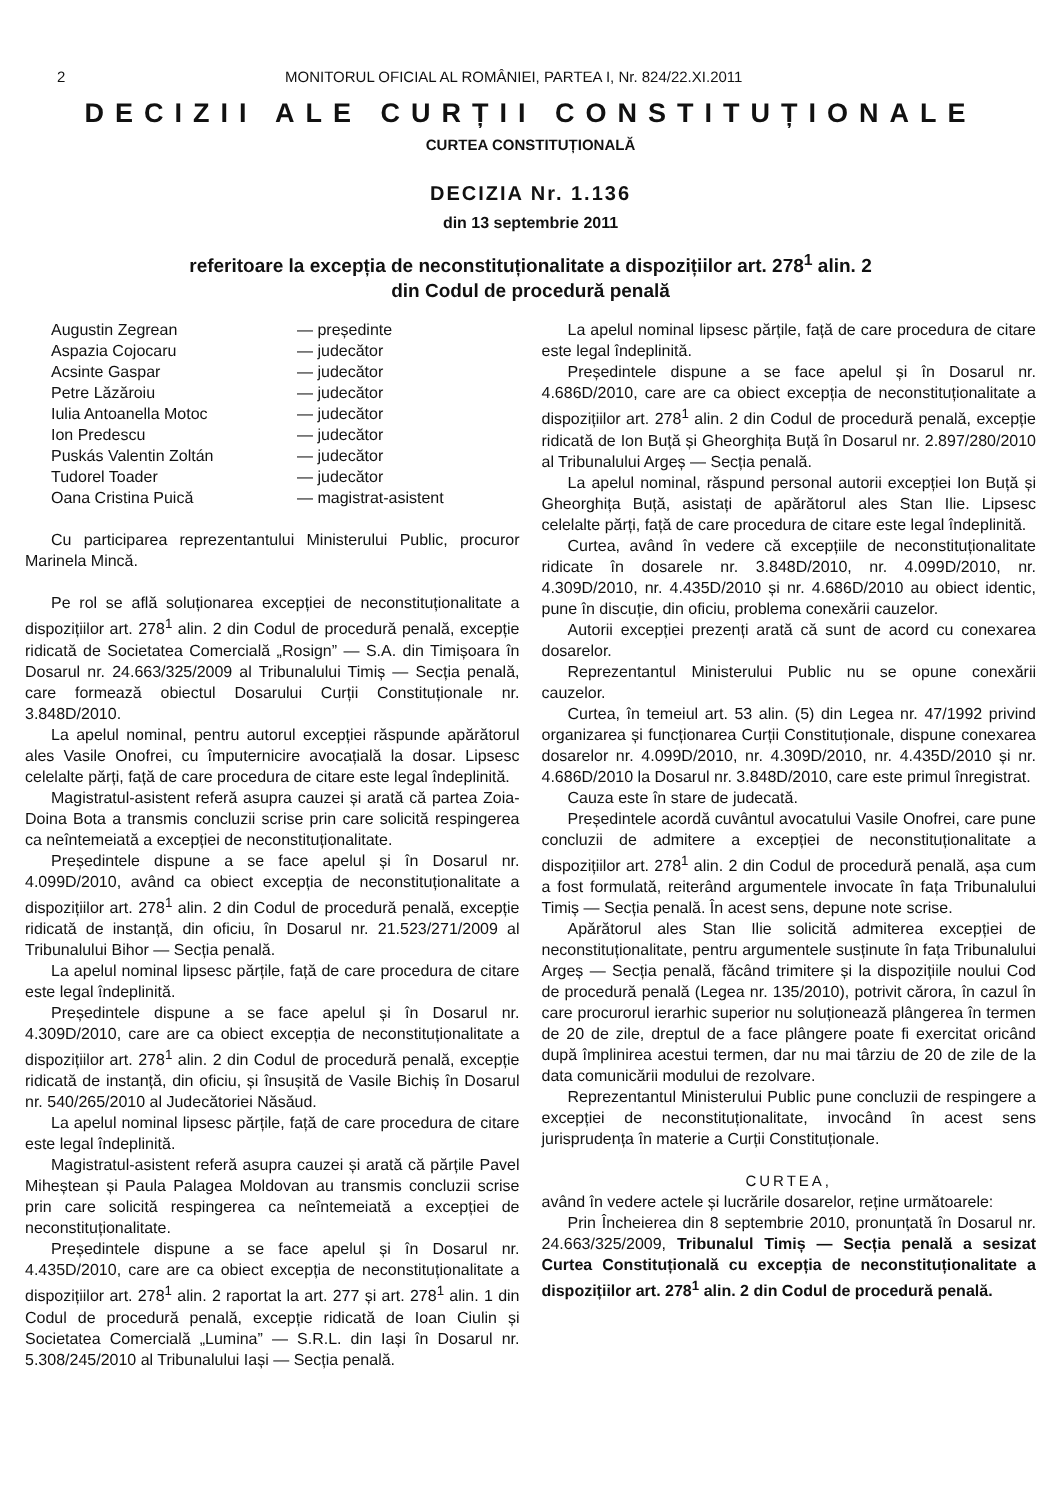2 MONITORUL OFICIAL AL ROMÂNIEI, PARTEA I, Nr. 824/22.XI.2011
DECIZII ALE CURȚII CONSTITUȚIONALE
CURTEA CONSTITUȚIONALĂ
DECIZIA Nr. 1.136
din 13 septembrie 2011
referitoare la excepția de neconstituționalitate a dispozițiilor art. 278<sup>1</sup> alin. 2
din Codul de procedură penală
Augustin Zegrean — președinte
Aspazia Cojocaru — judecător
Acsinte Gaspar — judecător
Petre Lăzăroiu — judecător
Iulia Antoanella Motoc — judecător
Ion Predescu — judecător
Puskás Valentin Zoltán — judecător
Tudorel Toader — judecător
Oana Cristina Puică — magistrat-asistent
Cu participarea reprezentantului Ministerului Public, procuror Marinela Mincă.
Pe rol se află soluționarea excepției de neconstituționalitate a dispozițiilor art. 278<sup>1</sup> alin. 2 din Codul de procedură penală, excepție ridicată de Societatea Comercială „Rosign” — S.A. din Timișoara în Dosarul nr. 24.663/325/2009 al Tribunalului Timiș — Secția penală, care formează obiectul Dosarului Curții Constituționale nr. 3.848D/2010.
La apelul nominal, pentru autorul excepției răspunde apărătorul ales Vasile Onofrei, cu împuternicire avocațială la dosar. Lipsesc celelalte părți, față de care procedura de citare este legal îndeplinită.
Magistratul-asistent referă asupra cauzei și arată că partea Zoia-Doina Bota a transmis concluzii scrise prin care solicită respingerea ca neîntemeiată a excepției de neconstituționalitate.
Președintele dispune a se face apelul și în Dosarul nr. 4.099D/2010, având ca obiect excepția de neconstituționalitate a dispozițiilor art. 278<sup>1</sup> alin. 2 din Codul de procedură penală, excepție ridicată de instanță, din oficiu, în Dosarul nr. 21.523/271/2009 al Tribunalului Bihor — Secția penală.
La apelul nominal lipsesc părțile, față de care procedura de citare este legal îndeplinită.
Președintele dispune a se face apelul și în Dosarul nr. 4.309D/2010, care are ca obiect excepția de neconstituționalitate a dispozițiilor art. 278<sup>1</sup> alin. 2 din Codul de procedură penală, excepție ridicată de instanță, din oficiu, și însușită de Vasile Bichiș în Dosarul nr. 540/265/2010 al Judecătoriei Năsăud.
La apelul nominal lipsesc părțile, față de care procedura de citare este legal îndeplinită.
Magistratul-asistent referă asupra cauzei și arată că părțile Pavel Miheștean și Paula Palagea Moldovan au transmis concluzii scrise prin care solicită respingerea ca neîntemeiată a excepției de neconstituționalitate.
Președintele dispune a se face apelul și în Dosarul nr. 4.435D/2010, care are ca obiect excepția de neconstituționalitate a dispozițiilor art. 278<sup>1</sup> alin. 2 raportat la art. 277 și art. 278<sup>1</sup> alin. 1 din Codul de procedură penală, excepție ridicată de Ioan Ciulin și Societatea Comercială „Lumina” — S.R.L. din Iași în Dosarul nr. 5.308/245/2010 al Tribunalului Iași — Secția penală.
La apelul nominal lipsesc părțile, față de care procedura de citare este legal îndeplinită.
Președintele dispune a se face apelul și în Dosarul nr. 4.686D/2010, care are ca obiect excepția de neconstituționalitate a dispozițiilor art. 278<sup>1</sup> alin. 2 din Codul de procedură penală, excepție ridicată de Ion Buță și Gheorghița Buță în Dosarul nr. 2.897/280/2010 al Tribunalului Argeș — Secția penală.
La apelul nominal, răspund personal autorii excepției Ion Buță și Gheorghița Buță, asistați de apărătorul ales Stan Ilie. Lipsesc celelalte părți, față de care procedura de citare este legal îndeplinită.
Curtea, având în vedere că excepțiile de neconstituționalitate ridicate în dosarele nr. 3.848D/2010, nr. 4.099D/2010, nr. 4.309D/2010, nr. 4.435D/2010 și nr. 4.686D/2010 au obiect identic, pune în discuție, din oficiu, problema conexării cauzelor.
Autorii excepției prezenți arată că sunt de acord cu conexarea dosarelor.
Reprezentantul Ministerului Public nu se opune conexării cauzelor.
Curtea, în temeiul art. 53 alin. (5) din Legea nr. 47/1992 privind organizarea și funcționarea Curții Constituționale, dispune conexarea dosarelor nr. 4.099D/2010, nr. 4.309D/2010, nr. 4.435D/2010 și nr. 4.686D/2010 la Dosarul nr. 3.848D/2010, care este primul înregistrat.
Cauza este în stare de judecată.
Președintele acordă cuvântul avocatului Vasile Onofrei, care pune concluzii de admitere a excepției de neconstituționalitate a dispozițiilor art. 278<sup>1</sup> alin. 2 din Codul de procedură penală, așa cum a fost formulată, reiterând argumentele invocate în fața Tribunalului Timiș — Secția penală. În acest sens, depune note scrise.
Apărătorul ales Stan Ilie solicită admiterea excepției de neconstituționalitate, pentru argumentele susținute în fața Tribunalului Argeș — Secția penală, făcând trimitere și la dispozițiile noului Cod de procedură penală (Legea nr. 135/2010), potrivit cărora, în cazul în care procurorul ierarhic superior nu soluționează plângerea în termen de 20 de zile, dreptul de a face plângere poate fi exercitat oricând după împlinirea acestui termen, dar nu mai târziu de 20 de zile de la data comunicării modului de rezolvare.
Reprezentantul Ministerului Public pune concluzii de respingere a excepției de neconstituționalitate, invocând în acest sens jurisprudența în materie a Curții Constituționale.
CURTEA,
având în vedere actele și lucrările dosarelor, reține următoarele:
Prin Încheierea din 8 septembrie 2010, pronunțată în Dosarul nr. 24.663/325/2009, Tribunalul Timiș — Secția penală a sesizat Curtea Constituțională cu excepția de neconstituționalitate a dispozițiilor art. 278<sup>1</sup> alin. 2 din Codul de procedură penală.